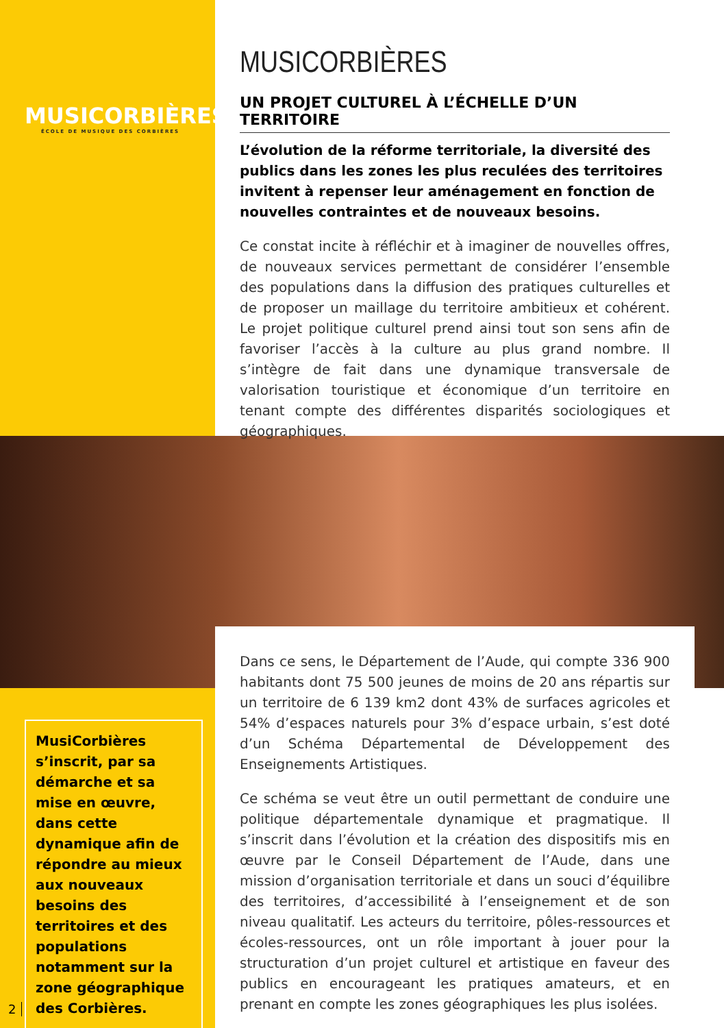MUSICORBIÈRES
ÉCOLE DE MUSIQUE DES CORBIÈRES
MUSICORBIÈRES
UN PROJET CULTUREL À L’ÉCHELLE D’UN TERRITOIRE
L’évolution de la réforme territoriale, la diversité des publics dans les zones les plus reculées des territoires invitent à repenser leur aménagement en fonction de nouvelles contraintes et de nouveaux besoins.
Ce constat incite à réfléchir et à imaginer de nouvelles offres, de nouveaux services permettant de considérer l’ensemble des populations dans la diffusion des pratiques culturelles et de proposer un maillage du territoire ambitieux et cohérent. Le projet politique culturel prend ainsi tout son sens afin de favoriser l’accès à la culture au plus grand nombre. Il s’intègre de fait dans une dynamique transversale de valorisation touristique et économique d’un territoire en tenant compte des différentes disparités sociologiques et géographiques.
Dans ce sens, le Département de l’Aude, qui compte 336 900 habitants dont 75 500 jeunes de moins de 20 ans répartis sur un territoire de 6 139 km2 dont 43% de surfaces agricoles et 54% d’espaces naturels pour 3% d’espace urbain, s’est doté d’un Schéma Départemental de Développement des Enseignements Artistiques.
Ce schéma se veut être un outil permettant de conduire une politique départementale dynamique et pragmatique. Il s’inscrit dans l’évolution et la création des dispositifs mis en œuvre par le Conseil Département de l’Aude, dans une mission d’organisation territoriale et dans un souci d’équilibre des territoires, d’accessibilité à l’enseignement et de son niveau qualitatif. Les acteurs du territoire, pôles-ressources et écoles-ressources, ont un rôle important à jouer pour la structuration d’un projet culturel et artistique en faveur des publics en encourageant les pratiques amateurs, et en prenant en compte les zones géographiques les plus isolées.
MusiCorbières s’inscrit, par sa démarche et sa mise en œuvre, dans cette dynamique afin de répondre au mieux aux nouveaux besoins des territoires et des populations notamment sur la zone géographique des Corbières.
2